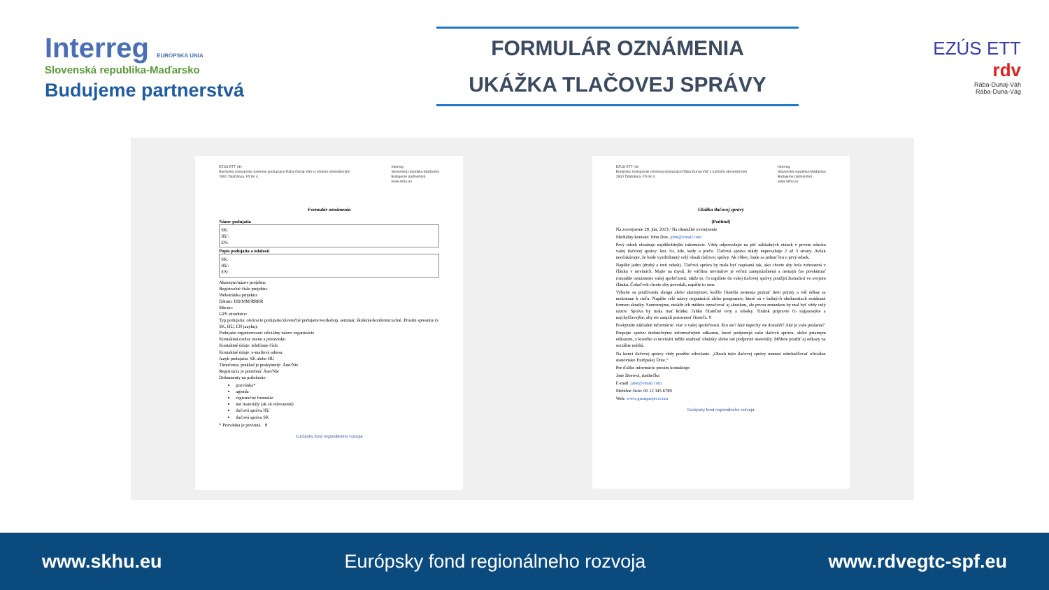Interreg EURÓPSKA ÚNIA
Slovenská republika-Maďarsko
Budujeme partnerstvá
FORMULÁR OZNÁMENIA
UKÁŽKA TLAČOVEJ SPRÁVY
EZÚS ETT
rdv
Rába-Dunaj-Váh
Rába-Duna-Vág
EZÚS ETT rdv
Európske zoskupenie územnej spolupráce Rába-Dunaj-Váh s ručením obmedzeným
2800 Tatabánya, Fő tér 4. Interreg
Slovenská republika-Maďarsko
Budujeme partnerstvá
www.skhu.eu
Formulár oznámenia
Názov podujatia
| SK: HU: EN: |
Popis podujatia a udalostí
| SK: HU: EN: |
Akronym/názov projektu:
Registračné číslo projektu:
Webstránka projektu:
Dátum: DD/MM/RRRR
Miesto:
GPS súradnice:
Typ podujatia: otváracie podujatie/záverečné podujatie/workshop, seminár, školenie/konferencia/iné. Prosím spresnite (v SK, HU, EN jazyku).
Podujatie organizované: oficiálny názov organizácie
Kontaktná osoba: meno a priezvisko
Kontaktné údaje: telefónne číslo
Kontaktné údaje: e-mailová adresa
Jazyk podujatia: SK alebo HU
Tlmočenie, preklad je poskytnutý: Áno/Nie
Registrácia je potrebná: Áno/Nie
Dokumenty na priloženie:
pozvánka*
agenda
registračný formulár
iné materiály (ak sú relevantné)
tlačová správa HU
tlačová správa SK
* Pozvánka je povinná. 8
Európsky fond regionálneho rozvoja
EZÚS ETT rdv
Európske zoskupenie územnej spolupráce Rába-Dunaj-Váh s ručením obmedzeným
2800 Tatabánya, Fő tér 4. Interreg
Slovenská republika-Maďarsko
Budujeme partnerstvá
www.skhu.eu
Ukážka tlačovej správy
(Podtitul)
Na zverejnenie 28. jún, 2013 / Na okamžité zverejnenie
Mediálny kontakt: John Doe, john@email.com
Prvý odsek obsahuje najdôležitejšie informácie. Vždy odpovedajte na päť základných otázok v prvom odseku vašej tlačovej správy: kto, čo, kde, kedy a prečo. Tlačová správa nikdy nepresahuje 2 až 3 strany. Avšak neočakávajte, že bude vyzdvihnutý celý obsah tlačovej správy. Ak vôbec, bude sa jednať len o prvý odsek.
Napíšte jadro (druhý a tretí odsek). Tlačová správa by mala byť napísaná tak, ako chcete aby bola zobrazená v článku v novinách. Majte na mysli, že väčšina novinárov je veľmi zaneprázdnená a nemajú čas preskúmať rozsiahle oznámenie vašej spoločnosti, takže to, čo napíšete do vašej tlačovej správy použijú žurnalisti vo svojom článku. Čokoľvek chcete aby povedali, napíšte to sem.
Vyhnite sa používaniu slangu alebo akronymov, keďže čitatelia nemusia poznať tieto pojmy a váš odkaz sa nedostane k cieľu. Napíšte celé názvy organizácií alebo programov, ktoré sú v bežných okolnostiach uvádzané formou skratky. Samozrejme, neskôr ich môžete označovať aj skratkou, ale prvou zmienkou by mal byť vždy celý názov. Správa by mala mať krátke, ľahko čitateľné vety a odseky. Titulok pripravte čo najjasnejšie a najchytľavejšie, aby ste zaujali pozornosť čitateľa. 9
Poskytnite základné informácie: viac o vašej spoločnosti. Kto ste? Aké úspechy ste dosiahli? Aké je vaše poslanie?
Prepojte správu dodatočnými informačnými odkazmi, ktoré podporujú vašu tlačovú správu, alebo priamym odkazom, z ktorého si novinári môžu stiahnuť obrázky alebo iné podporné materiály. Môžete použiť aj odkazy na sociálne médiá.
Na konci tlačovej správy vždy použite odvolanie. „Obsah tejto tlačovej správy nemusí odzrkadľovať oficiálne stanovisko Európskej Únie.“
Pre ďalšie informácie prosím kontaktuje:
Jane Doeová, riaditeľka
E-mail: jane@email.com
Mobilné číslo: 00 12 345 6789
Web: www.greatproject.com
Európsky fond regionálneho rozvoja
www.skhu.eu Európsky fond regionálneho rozvoja www.rdvegtc-spf.eu